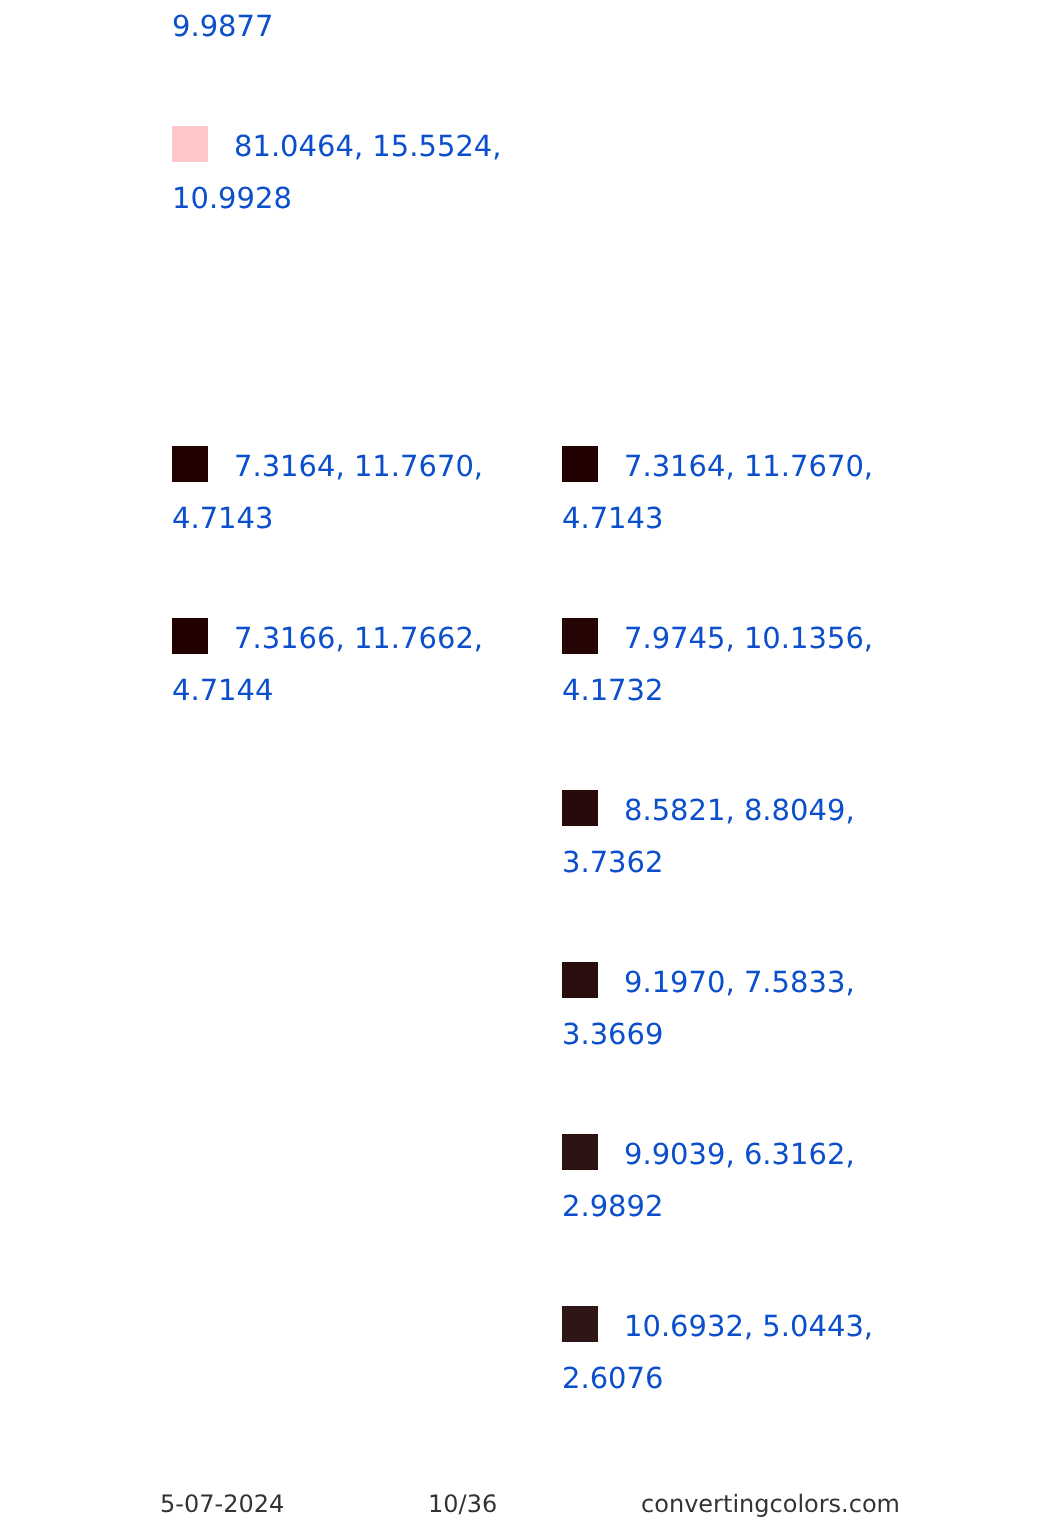9.9877
81.0464, 15.5524, 10.9928
7.3164, 11.7670, 4.7143
7.3166, 11.7662, 4.7144
7.3164, 11.7670, 4.7143
7.9745, 10.1356, 4.1732
8.5821, 8.8049, 3.7362
9.1970, 7.5833, 3.3669
9.9039, 6.3162, 2.9892
10.6932, 5.0443, 2.6076
5-07-2024 10/36 convertingcolors.com